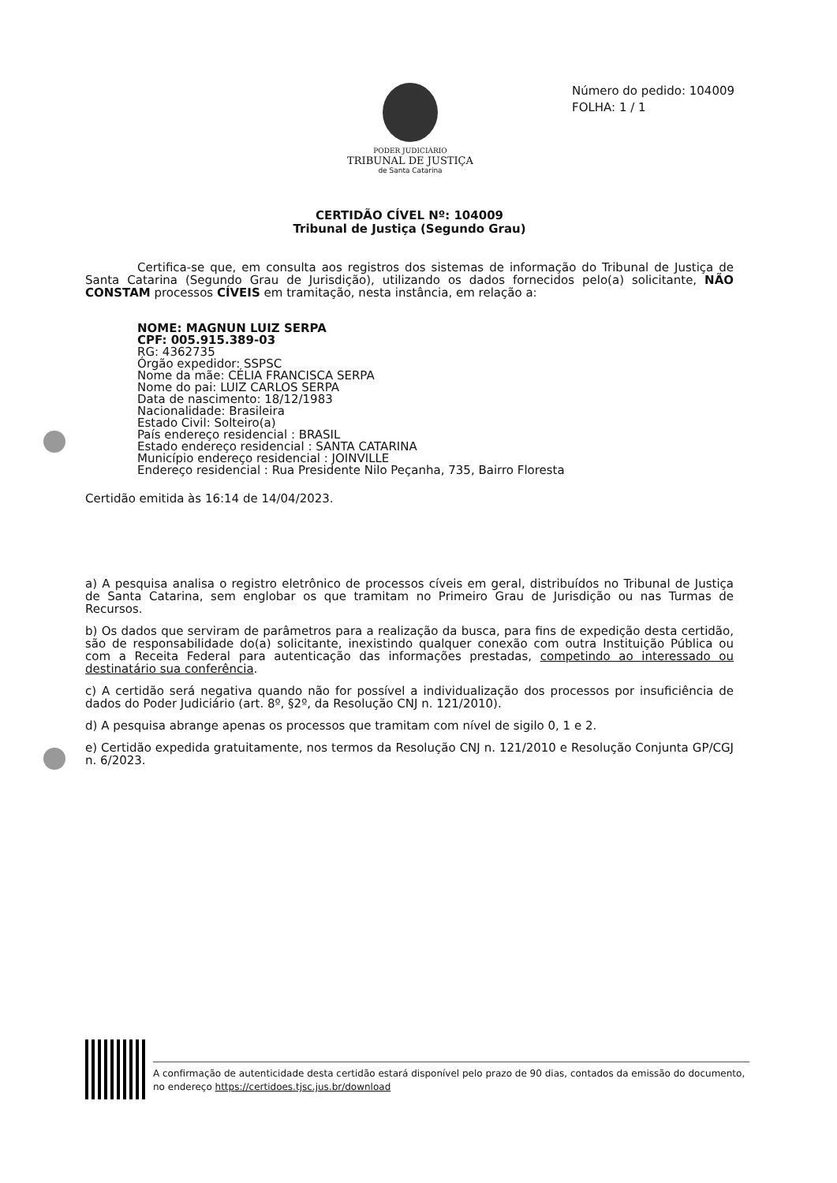PODER JUDICIÁRIO
TRIBUNAL DE JUSTIÇA
de Santa Catarina
Número do pedido: 104009
FOLHA: 1 / 1
CERTIDÃO CÍVEL Nº: 104009
Tribunal de Justiça (Segundo Grau)
Certifica-se que, em consulta aos registros dos sistemas de informação do Tribunal de Justiça de Santa Catarina (Segundo Grau de Jurisdição), utilizando os dados fornecidos pelo(a) solicitante, NÃO CONSTAM processos CÍVEIS em tramitação, nesta instância, em relação a:
NOME: MAGNUN LUIZ SERPA
CPF: 005.915.389-03
RG: 4362735
Órgão expedidor: SSPSC
Nome da mãe: CÉLIA FRANCISCA SERPA
Nome do pai: LUIZ CARLOS SERPA
Data de nascimento: 18/12/1983
Nacionalidade: Brasileira
Estado Civil: Solteiro(a)
País endereço residencial : BRASIL
Estado endereço residencial : SANTA CATARINA
Município endereço residencial : JOINVILLE
Endereço residencial : Rua Presidente Nilo Peçanha, 735, Bairro Floresta
Certidão emitida às 16:14 de 14/04/2023.
a) A pesquisa analisa o registro eletrônico de processos cíveis em geral, distribuídos no Tribunal de Justiça de Santa Catarina, sem englobar os que tramitam no Primeiro Grau de Jurisdição ou nas Turmas de Recursos.
b) Os dados que serviram de parâmetros para a realização da busca, para fins de expedição desta certidão, são de responsabilidade do(a) solicitante, inexistindo qualquer conexão com outra Instituição Pública ou com a Receita Federal para autenticação das informações prestadas, competindo ao interessado ou destinatário sua conferência.
c) A certidão será negativa quando não for possível a individualização dos processos por insuficiência de dados do Poder Judiciário (art. 8º, §2º, da Resolução CNJ n. 121/2010).
d) A pesquisa abrange apenas os processos que tramitam com nível de sigilo 0, 1 e 2.
e) Certidão expedida gratuitamente, nos termos da Resolução CNJ n. 121/2010 e Resolução Conjunta GP/CGJ n. 6/2023.
A confirmação de autenticidade desta certidão estará disponível pelo prazo de 90 dias, contados da emissão do documento, no endereço https://certidoes.tjsc.jus.br/download